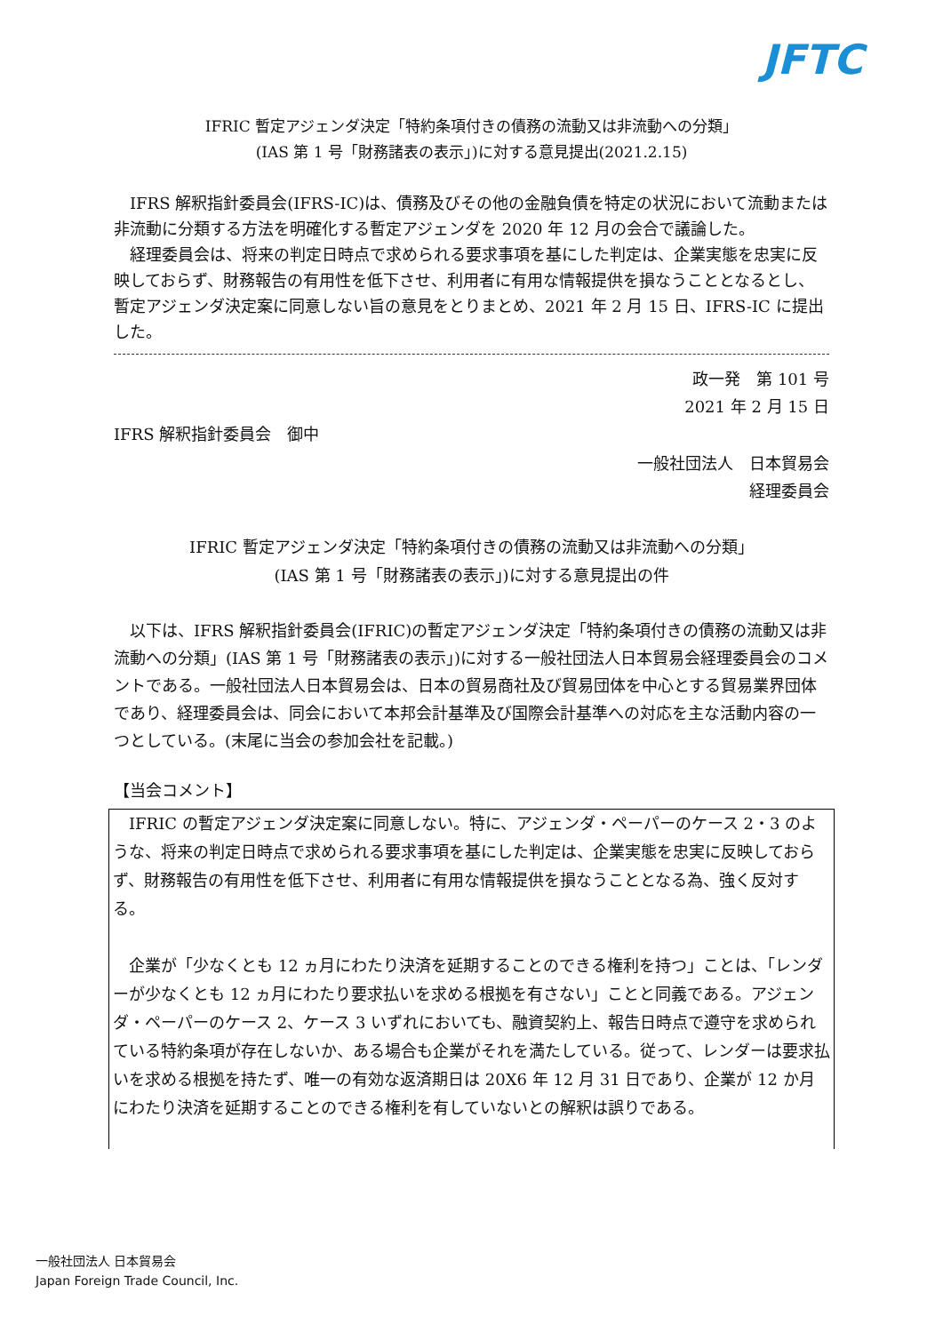JFTC
IFRIC 暫定アジェンダ決定「特約条項付きの債務の流動又は非流動への分類」
(IAS 第 1 号「財務諸表の表示」)に対する意見提出(2021.2.15)
IFRS 解釈指針委員会(IFRS-IC)は、債務及びその他の金融負債を特定の状況において流動または非流動に分類する方法を明確化する暫定アジェンダを 2020 年 12 月の会合で議論した。
経理委員会は、将来の判定日時点で求められる要求事項を基にした判定は、企業実態を忠実に反映しておらず、財務報告の有用性を低下させ、利用者に有用な情報提供を損なうこととなるとし、暫定アジェンダ決定案に同意しない旨の意見をとりまとめ、2021 年 2 月 15 日、IFRS-IC に提出した。
政一発　第 101 号
2021 年 2 月 15 日
IFRS 解釈指針委員会　御中
一般社団法人　日本貿易会
経理委員会
IFRIC 暫定アジェンダ決定「特約条項付きの債務の流動又は非流動への分類」
(IAS 第 1 号「財務諸表の表示」)に対する意見提出の件
以下は、IFRS 解釈指針委員会(IFRIC)の暫定アジェンダ決定「特約条項付きの債務の流動又は非流動への分類」(IAS 第 1 号「財務諸表の表示」)に対する一般社団法人日本貿易会経理委員会のコメントである。一般社団法人日本貿易会は、日本の貿易商社及び貿易団体を中心とする貿易業界団体であり、経理委員会は、同会において本邦会計基準及び国際会計基準への対応を主な活動内容の一つとしている。(末尾に当会の参加会社を記載。)
【当会コメント】
IFRIC の暫定アジェンダ決定案に同意しない。特に、アジェンダ・ペーパーのケース 2・3 のような、将来の判定日時点で求められる要求事項を基にした判定は、企業実態を忠実に反映しておらず、財務報告の有用性を低下させ、利用者に有用な情報提供を損なうこととなる為、強く反対する。
企業が「少なくとも 12 ヵ月にわたり決済を延期することのできる権利を持つ」ことは、「レンダーが少なくとも 12 ヵ月にわたり要求払いを求める根拠を有さない」ことと同義である。アジェンダ・ペーパーのケース 2、ケース 3 いずれにおいても、融資契約上、報告日時点で遵守を求められている特約条項が存在しないか、ある場合も企業がそれを満たしている。従って、レンダーは要求払いを求める根拠を持たず、唯一の有効な返済期日は 20X6 年 12 月 31 日であり、企業が 12 か月にわたり決済を延期することのできる権利を有していないとの解釈は誤りである。
一般社団法人 日本貿易会
Japan Foreign Trade Council, Inc.